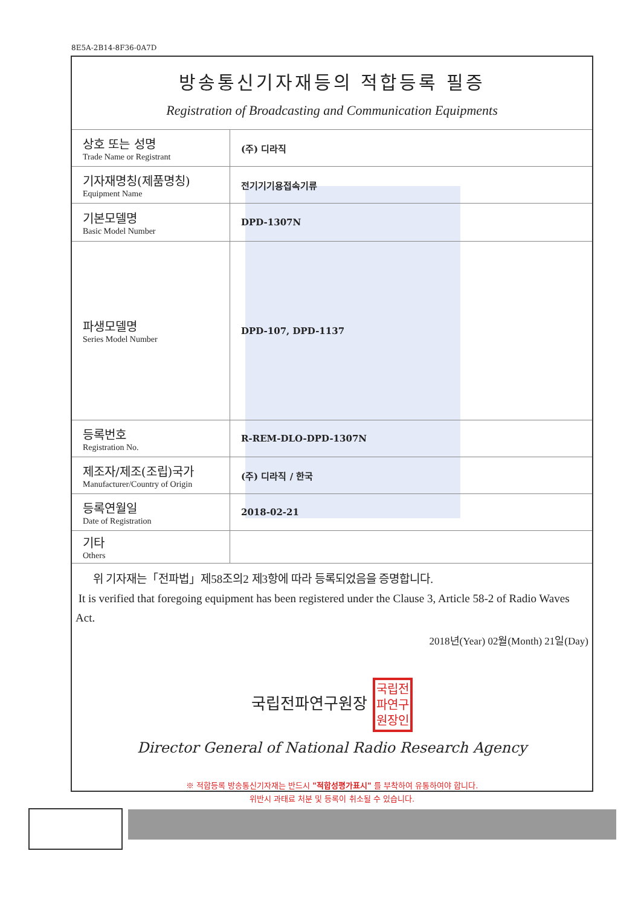8E5A-2B14-8F36-0A7D
방송통신기자재등의 적합등록 필증
Registration of Broadcasting and Communication Equipments
| 상호 또는 성명 Trade Name or Registrant | (주) 디라직 |
| 기자재명칭(제품명칭) Equipment Name | 전기기기용접속기류 |
| 기본모델명 Basic Model Number | DPD-1307N |
| 파생모델명 Series Model Number | DPD-107, DPD-1137 |
| 등록번호 Registration No. | R-REM-DLO-DPD-1307N |
| 제조자/제조(조립)국가 Manufacturer/Country of Origin | (주) 디라직 / 한국 |
| 등록연월일 Date of Registration | 2018-02-21 |
| 기타 Others | |
위 기자재는「전파법」제58조의2 제3항에 따라 등록되었음을 증명합니다.
It is verified that foregoing equipment has been registered under the Clause 3, Article 58-2 of Radio Waves Act.
2018년(Year) 02월(Month) 21일(Day)
국립전파연구원장 국립전
파연구
원장인
Director General of National Radio Research Agency
※ 적합등록 방송통신기자재는 반드시 "적합성평가표시" 를 부착하여 유통하여야 합니다.
위반시 과태료 처분 및 등록이 취소될 수 있습니다.